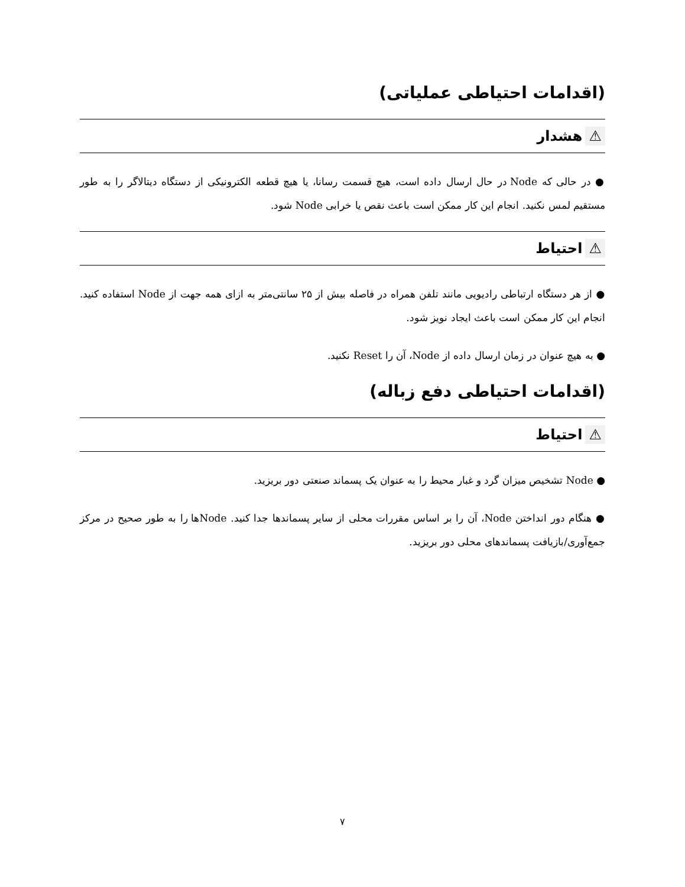(اقدامات احتیاطی عملیاتی)
⚠ هشدار
● در حالی که Node در حال ارسال داده است، هیچ قسمت رسانا، یا هیچ قطعه الکترونیکی از دستگاه دیتالاگر را به طور مستقیم لمس نکنید. انجام این کار ممکن است باعث نقص یا خرابی Node شود.
⚠ احتیاط
● از هر دستگاه ارتباطی رادیویی مانند تلفن همراه در فاصله بیش از ۲۵ سانتی‌متر به ازای همه جهت از Node استفاده کنید. انجام این کار ممکن است باعث ایجاد نویز شود.
● به هیچ عنوان در زمان ارسال داده از Node، آن را Reset نکنید.
(اقدامات احتیاطی دفع زباله)
⚠ احتیاط
● Node تشخیص میزان گرد و غبار محیط را به عنوان یک پسماند صنعتی دور بریزید.
● هنگام دور انداختن Node، آن را بر اساس مقررات محلی از سایر پسماندها جدا کنید. Nodeها را به طور صحیح در مرکز جمع‌آوری/بازیافت پسماندهای محلی دور بریزید.
۷